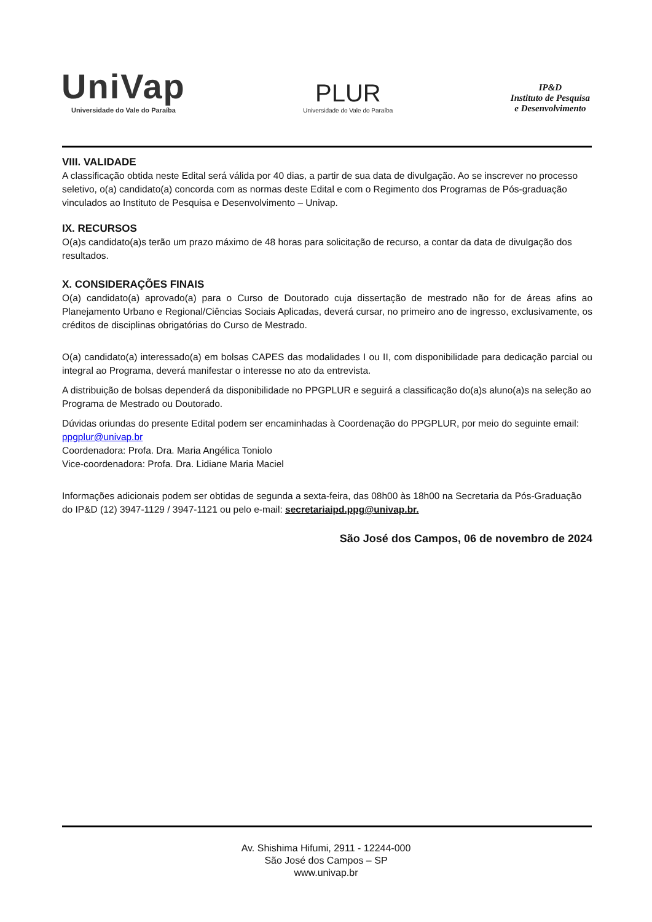UniVap
Universidade do Vale do Paraíba
PLUR
Universidade do Vale do Paraíba
IP&D
Instituto de Pesquisa
e Desenvolvimento
VIII. VALIDADE
A classificação obtida neste Edital será válida por 40 dias, a partir de sua data de divulgação. Ao se inscrever no processo seletivo, o(a) candidato(a) concorda com as normas deste Edital e com o Regimento dos Programas de Pós-graduação vinculados ao Instituto de Pesquisa e Desenvolvimento – Univap.
IX. RECURSOS
O(a)s candidato(a)s terão um prazo máximo de 48 horas para solicitação de recurso, a contar da data de divulgação dos resultados.
X. CONSIDERAÇÕES FINAIS
O(a) candidato(a) aprovado(a) para o Curso de Doutorado cuja dissertação de mestrado não for de áreas afins ao Planejamento Urbano e Regional/Ciências Sociais Aplicadas, deverá cursar, no primeiro ano de ingresso, exclusivamente, os créditos de disciplinas obrigatórias do Curso de Mestrado.
O(a) candidato(a) interessado(a) em bolsas CAPES das modalidades I ou II, com disponibilidade para dedicação parcial ou integral ao Programa, deverá manifestar o interesse no ato da entrevista.
A distribuição de bolsas dependerá da disponibilidade no PPGPLUR e seguirá a classificação do(a)s aluno(a)s na seleção ao Programa de Mestrado ou Doutorado.
Dúvidas oriundas do presente Edital podem ser encaminhadas à Coordenação do PPGPLUR, por meio do seguinte email: ppgplur@univap.br
Coordenadora: Profa. Dra. Maria Angélica Toniolo
Vice-coordenadora: Profa. Dra. Lidiane Maria Maciel
Informações adicionais podem ser obtidas de segunda a sexta-feira, das 08h00 às 18h00 na Secretaria da Pós-Graduação do IP&D (12) 3947-1129 / 3947-1121 ou pelo e-mail: secretariaipd.ppg@univap.br.
São José dos Campos, 06 de novembro de 2024
Av. Shishima Hifumi, 2911 - 12244-000
São José dos Campos – SP
www.univap.br